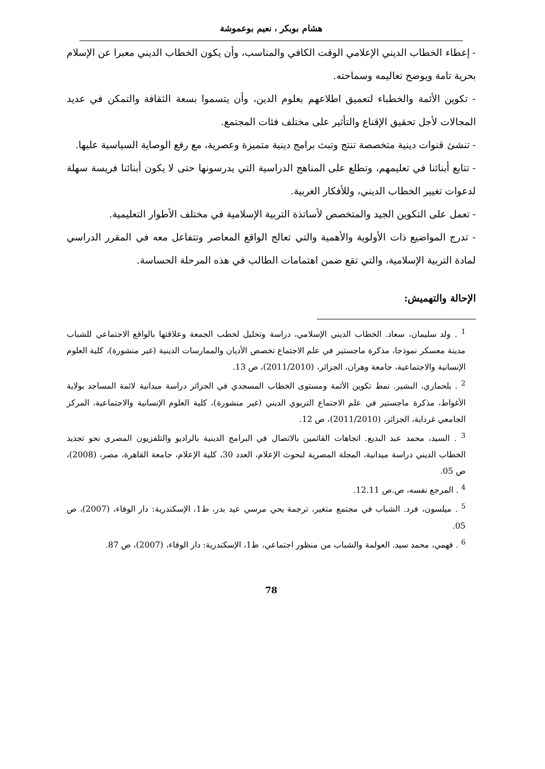هشام بوبكر ، نعيم بوعموشة
- إعطاء الخطاب الديني الإعلامي الوقت الكافي والمناسب، وأن يكون الخطاب الديني معبرا عن الإسلام بحرية تامة ويوضح تعاليمه وسماحته.
- تكوين الأئمة والخطباء لتعميق اطلاعهم بعلوم الدين، وأن يتسموا بسعة الثقافة والتمكن في عديد المجالات لأجل تحقيق الإقناع والتأثير على مختلف فئات المجتمع.
- تنشئ قنوات دينية متخصصة تنتج وتبث برامج دينية متميزة وعصرية، مع رفع الوصاية السياسية عليها.
- تتابع أبنائنا في تعليمهم، وتطلع على المناهج الدراسية التي يدرسونها حتى لا يكون أبنائنا فريسة سهلة لدعوات تغيير الخطاب الديني، وللأفكار الغربية.
- تعمل على التكوين الجيد والمتخصص لأساتذة التربية الإسلامية في مختلف الأطوار التعليمية.
- تدرج المواضيع ذات الأولوية والأهمية والتي تعالج الواقع المعاصر وتتفاعل معه في المقرر الدراسي لمادة التربية الإسلامية، والتي تقع ضمن اهتمامات الطالب في هذه المرحلة الحساسة.
الإحالة والتهميش:
<sup>1</sup> . ولد سليمان، سعاد. الخطاب الديني الإسلامي، دراسة وتحليل لخطب الجمعة وعلاقتها بالواقع الاجتماعي للشباب مدينة معسكر نموذجا، مذكرة ماجستير في علم الاجتماع تخصص الأديان والممارسات الدينية (غير منشورة)، كلية العلوم الإنسانية والاجتماعية، جامعة وهران، الجزائر، (2011/2010)، ص 13.
<sup>2</sup> . بلحماري، البشير. نمط تكوين الأئمة ومستوى الخطاب المسجدي في الجزائر دراسة ميدانية لائمة المساجد بولاية الأغواط، مذكرة ماجستير في علم الاجتماع التربوي الديني (غير منشورة)، كلية العلوم الإنسانية والاجتماعية، المركز الجامعي غرداية، الجزائر، (2011/2010)، ص 12.
<sup>3</sup> . السيد، محمد عبد البديع. اتجاهات القائمين بالاتصال في البرامج الدينية بالراديو والتلفزيون المصري نحو تجديد الخطاب الديني دراسة ميدانية، المجلة المصرية لبحوث الإعلام، العدد 30، كلية الإعلام، جامعة القاهرة، مصر، (2008)، ص 05.
<sup>4</sup> . المرجع نفسه، ص.ص 12.11.
<sup>5</sup> . ميلسون، فرد. الشباب في مجتمع متغير، ترجمة يحي مرسي عيد بدر، ط1، الإسكندرية: دار الوفاء، (2007)، ص 05.
<sup>6</sup> . فهمي، محمد سيد. العولمة والشباب من منظور اجتماعي، ط1، الإسكندرية: دار الوفاء، (2007)، ص 87.
78